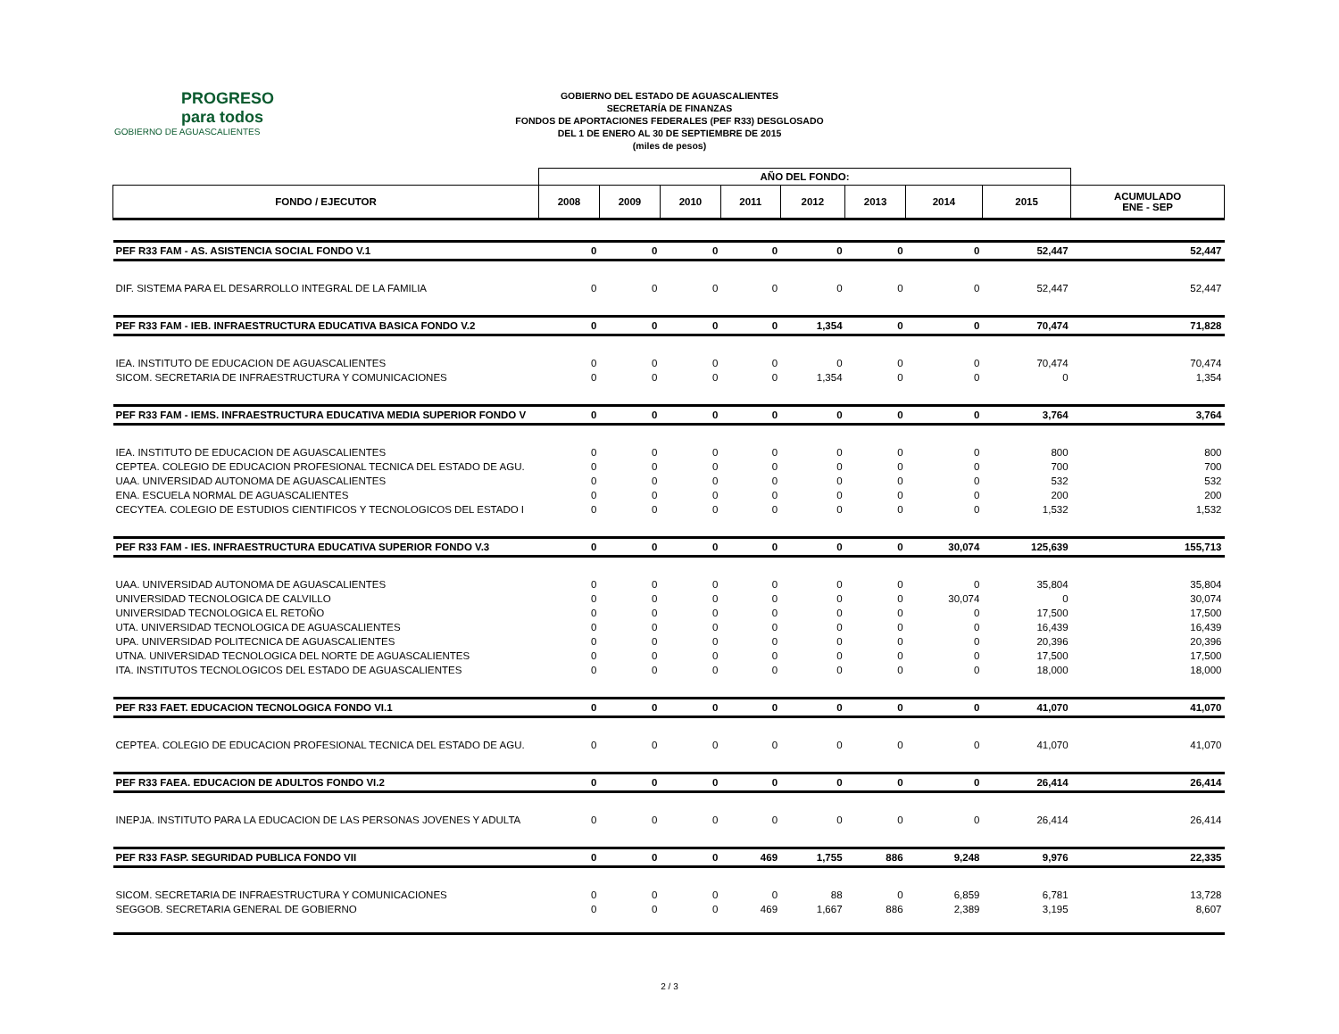PROGRESO
para todos
GOBIERNO DE AGUASCALIENTES
GOBIERNO DEL ESTADO DE AGUASCALIENTES
SECRETARÍA DE FINANZAS
FONDOS DE APORTACIONES FEDERALES (PEF R33) DESGLOSADO
DEL 1 DE ENERO AL 30 DE SEPTIEMBRE DE 2015
(miles de pesos)
| | AÑO DEL FONDO: | | | | | | | | |
| --- | --- | --- | --- | --- | --- | --- | --- | --- | --- |
| FONDO / EJECUTOR | 2008 | 2009 | 2010 | 2011 | 2012 | 2013 | 2014 | 2015 | ACUMULADO ENE - SEP |
| PEF R33 FAM - AS. ASISTENCIA SOCIAL FONDO V.1 | 0 | 0 | 0 | 0 | 0 | 0 | 0 | 52,447 | 52,447 |
| DIF. SISTEMA PARA EL DESARROLLO INTEGRAL DE LA FAMILIA | 0 | 0 | 0 | 0 | 0 | 0 | 0 | 52,447 | 52,447 |
| PEF R33 FAM - IEB. INFRAESTRUCTURA EDUCATIVA BASICA FONDO V.2 | 0 | 0 | 0 | 0 | 1,354 | 0 | 0 | 70,474 | 71,828 |
| IEA. INSTITUTO DE EDUCACION DE AGUASCALIENTES | 0 | 0 | 0 | 0 | 0 | 0 | 0 | 70,474 | 70,474 |
| SICOM. SECRETARIA DE INFRAESTRUCTURA Y COMUNICACIONES | 0 | 0 | 0 | 0 | 1,354 | 0 | 0 | 0 | 1,354 |
| PEF R33 FAM - IEMS. INFRAESTRUCTURA EDUCATIVA MEDIA SUPERIOR FONDO V | 0 | 0 | 0 | 0 | 0 | 0 | 0 | 3,764 | 3,764 |
| IEA. INSTITUTO DE EDUCACION DE AGUASCALIENTES | 0 | 0 | 0 | 0 | 0 | 0 | 0 | 800 | 800 |
| CEPTEA. COLEGIO DE EDUCACION PROFESIONAL TECNICA DEL ESTADO DE AGU. | 0 | 0 | 0 | 0 | 0 | 0 | 0 | 700 | 700 |
| UAA. UNIVERSIDAD AUTONOMA DE AGUASCALIENTES | 0 | 0 | 0 | 0 | 0 | 0 | 0 | 532 | 532 |
| ENA. ESCUELA NORMAL DE AGUASCALIENTES | 0 | 0 | 0 | 0 | 0 | 0 | 0 | 200 | 200 |
| CECYTEA. COLEGIO DE ESTUDIOS CIENTIFICOS Y TECNOLOGICOS DEL ESTADO I | 0 | 0 | 0 | 0 | 0 | 0 | 0 | 1,532 | 1,532 |
| PEF R33 FAM - IES. INFRAESTRUCTURA EDUCATIVA SUPERIOR FONDO V.3 | 0 | 0 | 0 | 0 | 0 | 0 | 30,074 | 125,639 | 155,713 |
| UAA. UNIVERSIDAD AUTONOMA DE AGUASCALIENTES | 0 | 0 | 0 | 0 | 0 | 0 | 0 | 35,804 | 35,804 |
| UNIVERSIDAD TECNOLOGICA DE CALVILLO | 0 | 0 | 0 | 0 | 0 | 0 | 30,074 | 0 | 30,074 |
| UNIVERSIDAD TECNOLOGICA EL RETOÑO | 0 | 0 | 0 | 0 | 0 | 0 | 0 | 17,500 | 17,500 |
| UTA. UNIVERSIDAD TECNOLOGICA DE AGUASCALIENTES | 0 | 0 | 0 | 0 | 0 | 0 | 0 | 16,439 | 16,439 |
| UPA. UNIVERSIDAD POLITECNICA DE AGUASCALIENTES | 0 | 0 | 0 | 0 | 0 | 0 | 0 | 20,396 | 20,396 |
| UTNA. UNIVERSIDAD TECNOLOGICA DEL NORTE DE AGUASCALIENTES | 0 | 0 | 0 | 0 | 0 | 0 | 0 | 17,500 | 17,500 |
| ITA. INSTITUTOS TECNOLOGICOS DEL ESTADO DE AGUASCALIENTES | 0 | 0 | 0 | 0 | 0 | 0 | 0 | 18,000 | 18,000 |
| PEF R33 FAET. EDUCACION TECNOLOGICA FONDO VI.1 | 0 | 0 | 0 | 0 | 0 | 0 | 0 | 41,070 | 41,070 |
| CEPTEA. COLEGIO DE EDUCACION PROFESIONAL TECNICA DEL ESTADO DE AGU. | 0 | 0 | 0 | 0 | 0 | 0 | 0 | 41,070 | 41,070 |
| PEF R33 FAEA. EDUCACION DE ADULTOS FONDO VI.2 | 0 | 0 | 0 | 0 | 0 | 0 | 0 | 26,414 | 26,414 |
| INEPJA. INSTITUTO PARA LA EDUCACION DE LAS PERSONAS JOVENES Y ADULTA | 0 | 0 | 0 | 0 | 0 | 0 | 0 | 26,414 | 26,414 |
| PEF R33 FASP. SEGURIDAD PUBLICA FONDO VII | 0 | 0 | 0 | 469 | 1,755 | 886 | 9,248 | 9,976 | 22,335 |
| SICOM. SECRETARIA DE INFRAESTRUCTURA Y COMUNICACIONES | 0 | 0 | 0 | 0 | 88 | 0 | 6,859 | 6,781 | 13,728 |
| SEGGOB. SECRETARIA GENERAL DE GOBIERNO | 0 | 0 | 0 | 469 | 1,667 | 886 | 2,389 | 3,195 | 8,607 |
2 / 3